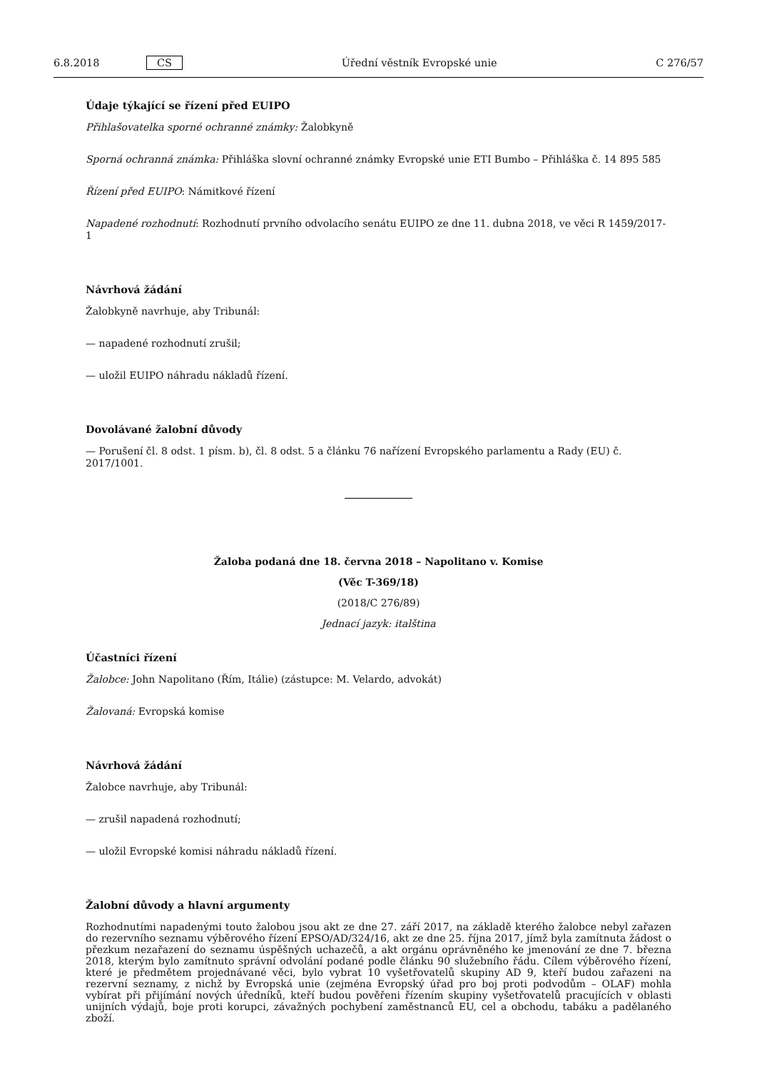6.8.2018 CS Úřední věstník Evropské unie C 276/57
Údaje týkající se řízení před EUIPO
Přihlašovatelka sporné ochranné známky: Žalobkyně
Sporná ochranná známka: Přihláška slovní ochranné známky Evropské unie ETI Bumbo – Přihláška č. 14 895 585
Řízení před EUIPO: Námitkové řízení
Napadené rozhodnutí: Rozhodnutí prvního odvolacího senátu EUIPO ze dne 11. dubna 2018, ve věci R 1459/2017-1
Návrhová žádání
Žalobkyně navrhuje, aby Tribunál:
— napadené rozhodnutí zrušil;
— uložil EUIPO náhradu nákladů řízení.
Dovolávané žalobní důvody
— Porušení čl. 8 odst. 1 písm. b), čl. 8 odst. 5 a článku 76 nařízení Evropského parlamentu a Rady (EU) č. 2017/1001.
Žaloba podaná dne 18. června 2018 – Napolitano v. Komise
(Věc T-369/18)
(2018/C 276/89)
Jednací jazyk: italština
Účastníci řízení
Žalobce: John Napolitano (Řím, Itálie) (zástupce: M. Velardo, advokát)
Žalovaná: Evropská komise
Návrhová žádání
Žalobce navrhuje, aby Tribunál:
— zrušil napadená rozhodnutí;
— uložil Evropské komisi náhradu nákladů řízení.
Žalobní důvody a hlavní argumenty
Rozhodnutími napadenými touto žalobou jsou akt ze dne 27. září 2017, na základě kterého žalobce nebyl zařazen do rezervního seznamu výběrového řízení EPSO/AD/324/16, akt ze dne 25. října 2017, jímž byla zamítnuta žádost o přezkum nezařazení do seznamu úspěšných uchazečů, a akt orgánu oprávněného ke jmenování ze dne 7. března 2018, kterým bylo zamítnuto správní odvolání podané podle článku 90 služebního řádu. Cílem výběrového řízení, které je předmětem projednávané věci, bylo vybrat 10 vyšetřovatelů skupiny AD 9, kteří budou zařazeni na rezervní seznamy, z nichž by Evropská unie (zejména Evropský úřad pro boj proti podvodům – OLAF) mohla vybírat při přijímání nových úředníků, kteří budou pověřeni řízením skupiny vyšetřovatelů pracujících v oblasti unijních výdajů, boje proti korupci, závažných pochybení zaměstnanců EU, cel a obchodu, tabáku a padělaného zboží.